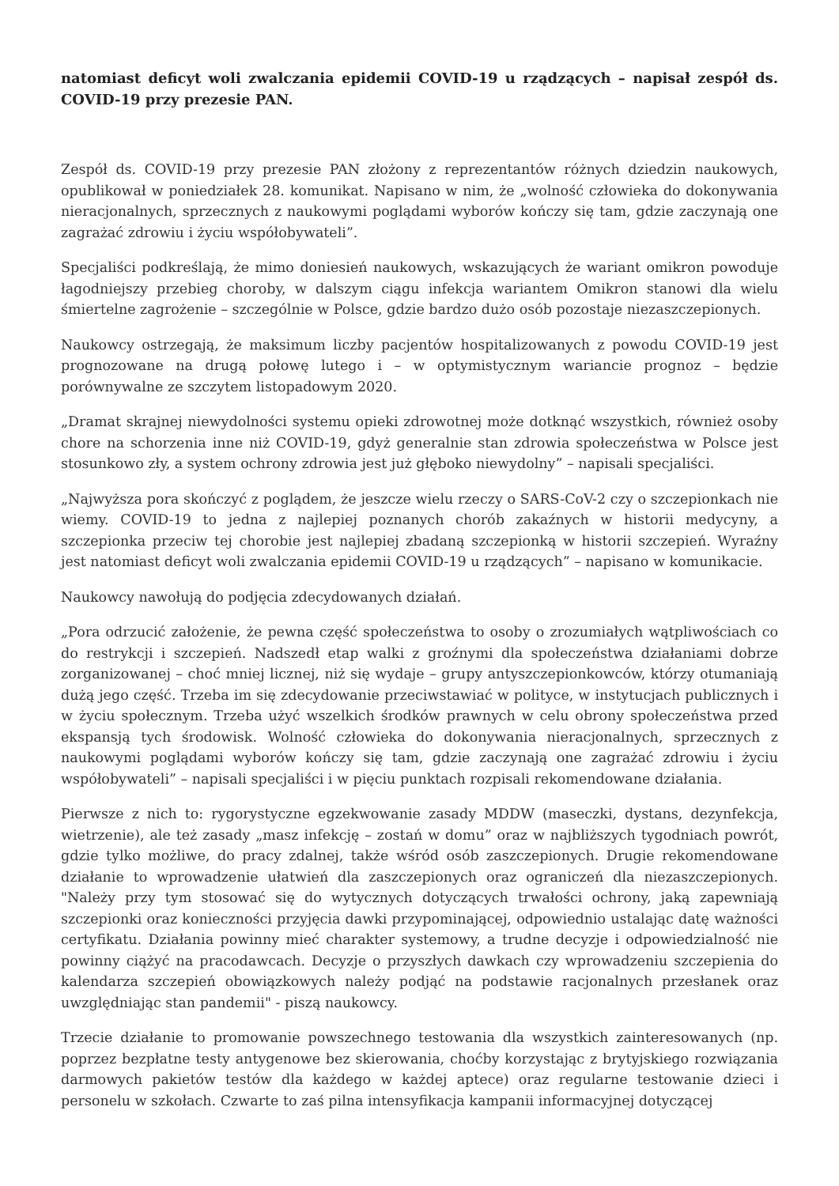natomiast deficyt woli zwalczania epidemii COVID-19 u rządzących – napisał zespół ds. COVID-19 przy prezesie PAN.
Zespół ds. COVID-19 przy prezesie PAN złożony z reprezentantów różnych dziedzin naukowych, opublikował w poniedziałek 28. komunikat. Napisano w nim, że „wolność człowieka do dokonywania nieracjonalnych, sprzecznych z naukowymi poglądami wyborów kończy się tam, gdzie zaczynają one zagrażać zdrowiu i życiu współobywateli”.
Specjaliści podkreślają, że mimo doniesień naukowych, wskazujących że wariant omikron powoduje łagodniejszy przebieg choroby, w dalszym ciągu infekcja wariantem Omikron stanowi dla wielu śmiertelne zagrożenie – szczególnie w Polsce, gdzie bardzo dużo osób pozostaje niezaszczepionych.
Naukowcy ostrzegają, że maksimum liczby pacjentów hospitalizowanych z powodu COVID-19 jest prognozowane na drugą połowę lutego i – w optymistycznym wariancie prognoz – będzie porównywalne ze szczytem listopadowym 2020.
„Dramat skrajnej niewydolności systemu opieki zdrowotnej może dotknąć wszystkich, również osoby chore na schorzenia inne niż COVID-19, gdyż generalnie stan zdrowia społeczeństwa w Polsce jest stosunkowo zły, a system ochrony zdrowia jest już głęboko niewydolny” – napisali specjaliści.
„Najwyższa pora skończyć z poglądem, że jeszcze wielu rzeczy o SARS-CoV-2 czy o szczepionkach nie wiemy. COVID-19 to jedna z najlepiej poznanych chorób zakaźnych w historii medycyny, a szczepionka przeciw tej chorobie jest najlepiej zbadaną szczepionką w historii szczepień. Wyraźny jest natomiast deficyt woli zwalczania epidemii COVID-19 u rządzących” – napisano w komunikacie.
Naukowcy nawołują do podjęcia zdecydowanych działań.
„Pora odrzucić założenie, że pewna część społeczeństwa to osoby o zrozumiałych wątpliwościach co do restrykcji i szczepień. Nadszedł etap walki z groźnymi dla społeczeństwa działaniami dobrze zorganizowanej – choć mniej licznej, niż się wydaje – grupy antyszczepionkowców, którzy otumaniają dużą jego część. Trzeba im się zdecydowanie przeciwstawiać w polityce, w instytucjach publicznych i w życiu społecznym. Trzeba użyć wszelkich środków prawnych w celu obrony społeczeństwa przed ekspansją tych środowisk. Wolność człowieka do dokonywania nieracjonalnych, sprzecznych z naukowymi poglądami wyborów kończy się tam, gdzie zaczynają one zagrażać zdrowiu i życiu współobywateli” – napisali specjaliści i w pięciu punktach rozpisali rekomendowane działania.
Pierwsze z nich to: rygorystyczne egzekwowanie zasady MDDW (maseczki, dystans, dezynfekcja, wietrzenie), ale też zasady „masz infekcję – zostań w domu” oraz w najbliższych tygodniach powrót, gdzie tylko możliwe, do pracy zdalnej, także wśród osób zaszczepionych. Drugie rekomendowane działanie to wprowadzenie ułatwień dla zaszczepionych oraz ograniczeń dla niezaszczepionych. "Należy przy tym stosować się do wytycznych dotyczących trwałości ochrony, jaką zapewniają szczepionki oraz konieczności przyjęcia dawki przypominającej, odpowiednio ustalając datę ważności certyfikatu. Działania powinny mieć charakter systemowy, a trudne decyzje i odpowiedzialność nie powinny ciążyć na pracodawcach. Decyzje o przyszłych dawkach czy wprowadzeniu szczepienia do kalendarza szczepień obowiązkowych należy podjąć na podstawie racjonalnych przesłanek oraz uwzględniając stan pandemii" - piszą naukowcy.
Trzecie działanie to promowanie powszechnego testowania dla wszystkich zainteresowanych (np. poprzez bezpłatne testy antygenowe bez skierowania, choćby korzystając z brytyjskiego rozwiązania darmowych pakietów testów dla każdego w każdej aptece) oraz regularne testowanie dzieci i personelu w szkołach. Czwarte to zaś pilna intensyfikacja kampanii informacyjnej dotyczącej